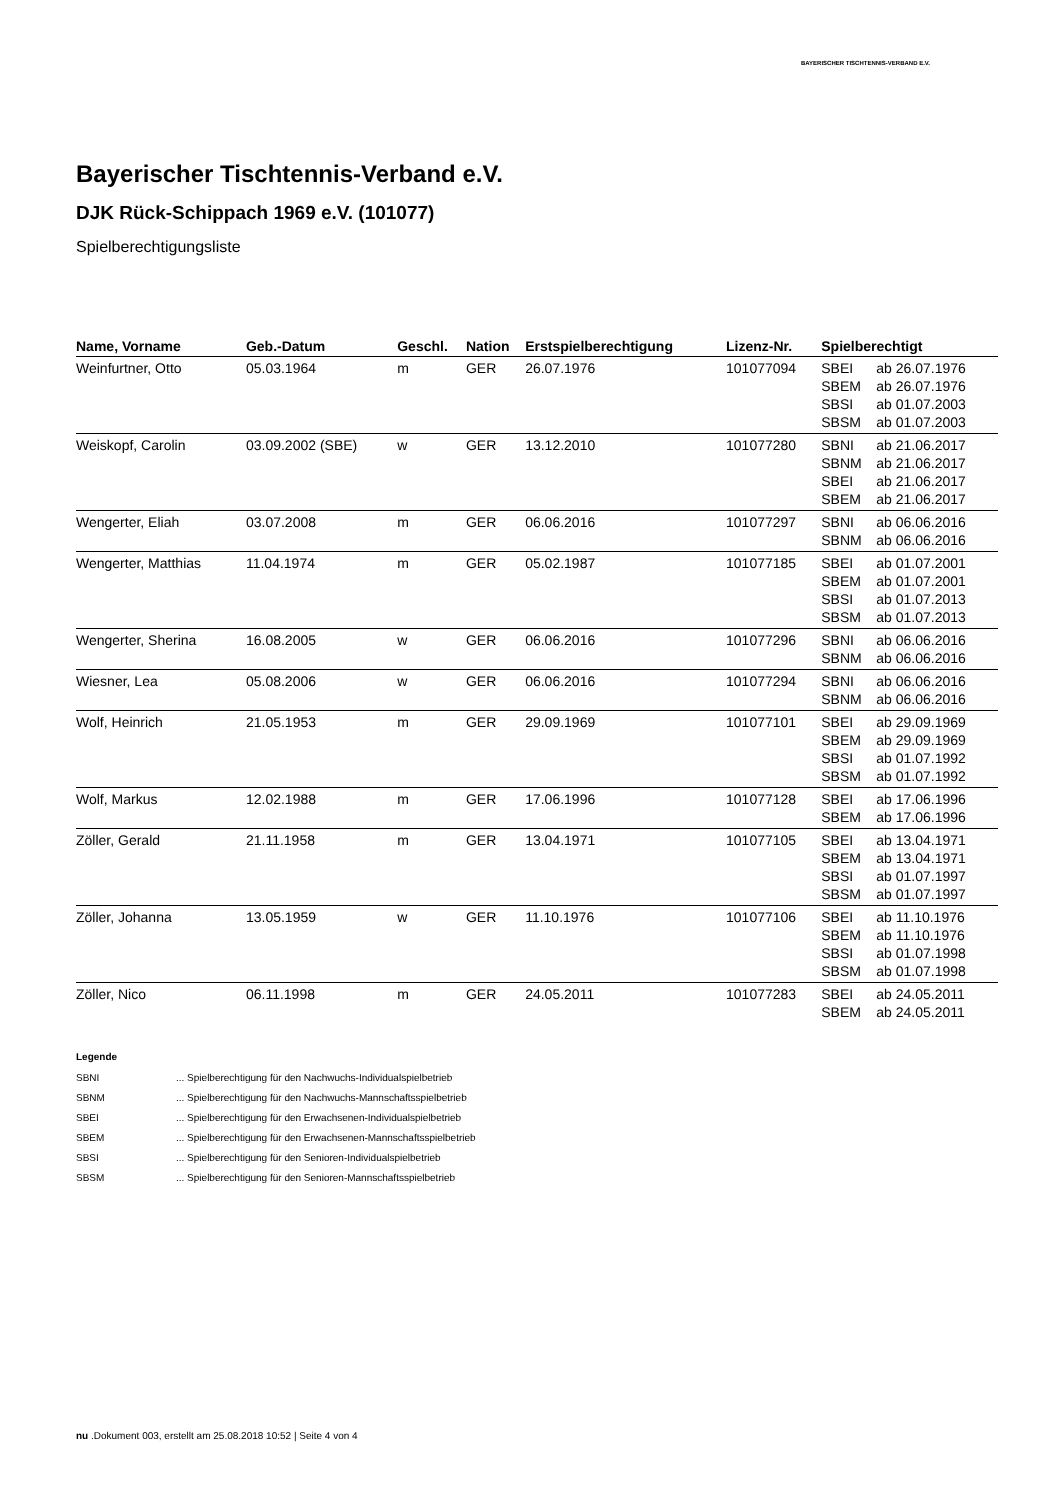BAYERISCHER TISCHTENNIS-VERBAND E.V.
Bayerischer Tischtennis-Verband e.V.
DJK Rück-Schippach 1969 e.V. (101077)
Spielberechtigungsliste
| Name, Vorname | Geb.-Datum | Geschl. | Nation | Erstspielberechtigung | Lizenz-Nr. | Spielberechtigt | |
| --- | --- | --- | --- | --- | --- | --- | --- |
| Weinfurtner, Otto | 05.03.1964 | m | GER | 26.07.1976 | 101077094 | SBEI SBEM SBSI SBSM | ab 26.07.1976 ab 26.07.1976 ab 01.07.2003 ab 01.07.2003 |
| Weiskopf, Carolin | 03.09.2002 (SBE) | w | GER | 13.12.2010 | 101077280 | SBNI SBNM SBEI SBEM | ab 21.06.2017 ab 21.06.2017 ab 21.06.2017 ab 21.06.2017 |
| Wengerter, Eliah | 03.07.2008 | m | GER | 06.06.2016 | 101077297 | SBNI SBNM | ab 06.06.2016 ab 06.06.2016 |
| Wengerter, Matthias | 11.04.1974 | m | GER | 05.02.1987 | 101077185 | SBEI SBEM SBSI SBSM | ab 01.07.2001 ab 01.07.2001 ab 01.07.2013 ab 01.07.2013 |
| Wengerter, Sherina | 16.08.2005 | w | GER | 06.06.2016 | 101077296 | SBNI SBNM | ab 06.06.2016 ab 06.06.2016 |
| Wiesner, Lea | 05.08.2006 | w | GER | 06.06.2016 | 101077294 | SBNI SBNM | ab 06.06.2016 ab 06.06.2016 |
| Wolf, Heinrich | 21.05.1953 | m | GER | 29.09.1969 | 101077101 | SBEI SBEM SBSI SBSM | ab 29.09.1969 ab 29.09.1969 ab 01.07.1992 ab 01.07.1992 |
| Wolf, Markus | 12.02.1988 | m | GER | 17.06.1996 | 101077128 | SBEI SBEM | ab 17.06.1996 ab 17.06.1996 |
| Zöller, Gerald | 21.11.1958 | m | GER | 13.04.1971 | 101077105 | SBEI SBEM SBSI SBSM | ab 13.04.1971 ab 13.04.1971 ab 01.07.1997 ab 01.07.1997 |
| Zöller, Johanna | 13.05.1959 | w | GER | 11.10.1976 | 101077106 | SBEI SBEM SBSI SBSM | ab 11.10.1976 ab 11.10.1976 ab 01.07.1998 ab 01.07.1998 |
| Zöller, Nico | 06.11.1998 | m | GER | 24.05.2011 | 101077283 | SBEI SBEM | ab 24.05.2011 ab 24.05.2011 |
Legende
SBNI ... Spielberechtigung für den Nachwuchs-Individualspielbetrieb
SBNM ... Spielberechtigung für den Nachwuchs-Mannschaftsspielbetrieb
SBEI ... Spielberechtigung für den Erwachsenen-Individualspielbetrieb
SBEM ... Spielberechtigung für den Erwachsenen-Mannschaftsspielbetrieb
SBSI ... Spielberechtigung für den Senioren-Individualspielbetrieb
SBSM ... Spielberechtigung für den Senioren-Mannschaftsspielbetrieb
nu .Dokument 003, erstellt am 25.08.2018 10:52 | Seite 4 von 4